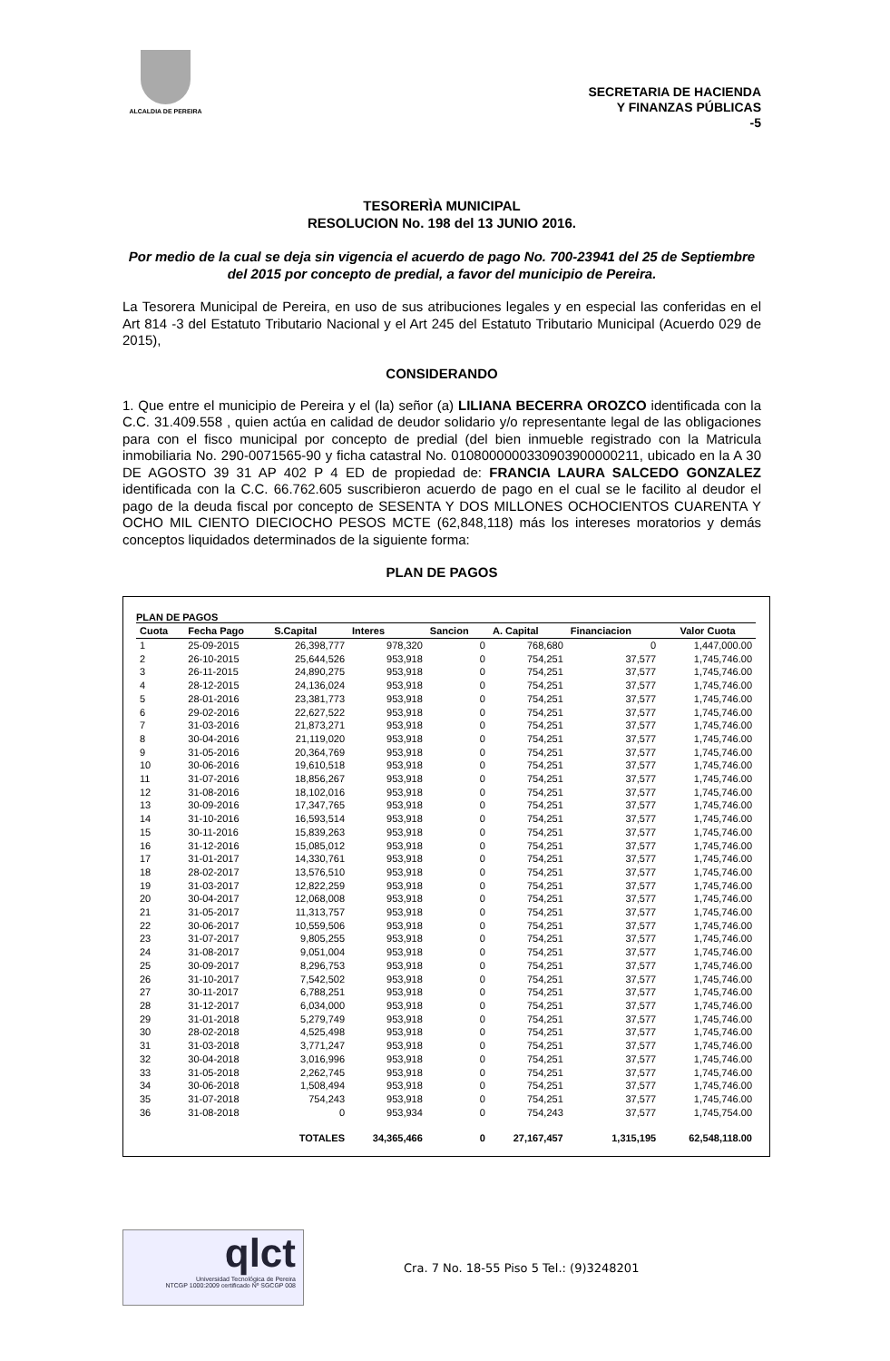ALCALDIA DE PEREIRA
SECRETARIA DE HACIENDA
Y FINANZAS PÚBLICAS
-5
TESORERÌA MUNICIPAL
RESOLUCION No. 198 del 13 JUNIO 2016.
Por medio de la cual se deja sin vigencia el acuerdo de pago No. 700-23941 del 25 de Septiembre del 2015 por concepto de predial, a favor del municipio de Pereira.
La Tesorera Municipal de Pereira, en uso de sus atribuciones legales y en especial las conferidas en el Art 814 -3 del Estatuto Tributario Nacional y el Art 245 del Estatuto Tributario Municipal (Acuerdo 029 de 2015),
CONSIDERANDO
1. Que entre el municipio de Pereira y el (la) señor (a) LILIANA BECERRA OROZCO identificada con la C.C. 31.409.558 , quien actúa en calidad de deudor solidario y/o representante legal de las obligaciones para con el fisco municipal por concepto de predial (del bien inmueble registrado con la Matricula inmobiliaria No. 290-0071565-90 y ficha catastral No. 010800000033090390000021​1, ubicado en la A 30 DE AGOSTO 39 31 AP 402 P 4 ED de propiedad de: FRANCIA LAURA SALCEDO GONZALEZ identificada con la C.C. 66.762.605 suscribieron acuerdo de pago en el cual se le facilito al deudor el pago de la deuda fiscal por concepto de SESENTA Y DOS MILLONES OCHOCIENTOS CUARENTA Y OCHO MIL CIENTO DIECIOCHO PESOS MCTE (62,848,118) más los intereses moratorios y demás conceptos liquidados determinados de la siguiente forma:
PLAN DE PAGOS
PLAN DE PAGOS
| Cuota | Fecha Pago | S.Capital | Interes | Sancion | A. Capital | Financiacion | Valor Cuota |
| --- | --- | --- | --- | --- | --- | --- | --- |
| 1 | 25-09-2015 | 26,398,777 | 978,320 | 0 | 768,680 | 0 | 1,447,000.00 |
| 2 | 26-10-2015 | 25,644,526 | 953,918 | 0 | 754,251 | 37,577 | 1,745,746.00 |
| 3 | 26-11-2015 | 24,890,275 | 953,918 | 0 | 754,251 | 37,577 | 1,745,746.00 |
| 4 | 28-12-2015 | 24,136,024 | 953,918 | 0 | 754,251 | 37,577 | 1,745,746.00 |
| 5 | 28-01-2016 | 23,381,773 | 953,918 | 0 | 754,251 | 37,577 | 1,745,746.00 |
| 6 | 29-02-2016 | 22,627,522 | 953,918 | 0 | 754,251 | 37,577 | 1,745,746.00 |
| 7 | 31-03-2016 | 21,873,271 | 953,918 | 0 | 754,251 | 37,577 | 1,745,746.00 |
| 8 | 30-04-2016 | 21,119,020 | 953,918 | 0 | 754,251 | 37,577 | 1,745,746.00 |
| 9 | 31-05-2016 | 20,364,769 | 953,918 | 0 | 754,251 | 37,577 | 1,745,746.00 |
| 10 | 30-06-2016 | 19,610,518 | 953,918 | 0 | 754,251 | 37,577 | 1,745,746.00 |
| 11 | 31-07-2016 | 18,856,267 | 953,918 | 0 | 754,251 | 37,577 | 1,745,746.00 |
| 12 | 31-08-2016 | 18,102,016 | 953,918 | 0 | 754,251 | 37,577 | 1,745,746.00 |
| 13 | 30-09-2016 | 17,347,765 | 953,918 | 0 | 754,251 | 37,577 | 1,745,746.00 |
| 14 | 31-10-2016 | 16,593,514 | 953,918 | 0 | 754,251 | 37,577 | 1,745,746.00 |
| 15 | 30-11-2016 | 15,839,263 | 953,918 | 0 | 754,251 | 37,577 | 1,745,746.00 |
| 16 | 31-12-2016 | 15,085,012 | 953,918 | 0 | 754,251 | 37,577 | 1,745,746.00 |
| 17 | 31-01-2017 | 14,330,761 | 953,918 | 0 | 754,251 | 37,577 | 1,745,746.00 |
| 18 | 28-02-2017 | 13,576,510 | 953,918 | 0 | 754,251 | 37,577 | 1,745,746.00 |
| 19 | 31-03-2017 | 12,822,259 | 953,918 | 0 | 754,251 | 37,577 | 1,745,746.00 |
| 20 | 30-04-2017 | 12,068,008 | 953,918 | 0 | 754,251 | 37,577 | 1,745,746.00 |
| 21 | 31-05-2017 | 11,313,757 | 953,918 | 0 | 754,251 | 37,577 | 1,745,746.00 |
| 22 | 30-06-2017 | 10,559,506 | 953,918 | 0 | 754,251 | 37,577 | 1,745,746.00 |
| 23 | 31-07-2017 | 9,805,255 | 953,918 | 0 | 754,251 | 37,577 | 1,745,746.00 |
| 24 | 31-08-2017 | 9,051,004 | 953,918 | 0 | 754,251 | 37,577 | 1,745,746.00 |
| 25 | 30-09-2017 | 8,296,753 | 953,918 | 0 | 754,251 | 37,577 | 1,745,746.00 |
| 26 | 31-10-2017 | 7,542,502 | 953,918 | 0 | 754,251 | 37,577 | 1,745,746.00 |
| 27 | 30-11-2017 | 6,788,251 | 953,918 | 0 | 754,251 | 37,577 | 1,745,746.00 |
| 28 | 31-12-2017 | 6,034,000 | 953,918 | 0 | 754,251 | 37,577 | 1,745,746.00 |
| 29 | 31-01-2018 | 5,279,749 | 953,918 | 0 | 754,251 | 37,577 | 1,745,746.00 |
| 30 | 28-02-2018 | 4,525,498 | 953,918 | 0 | 754,251 | 37,577 | 1,745,746.00 |
| 31 | 31-03-2018 | 3,771,247 | 953,918 | 0 | 754,251 | 37,577 | 1,745,746.00 |
| 32 | 30-04-2018 | 3,016,996 | 953,918 | 0 | 754,251 | 37,577 | 1,745,746.00 |
| 33 | 31-05-2018 | 2,262,745 | 953,918 | 0 | 754,251 | 37,577 | 1,745,746.00 |
| 34 | 30-06-2018 | 1,508,494 | 953,918 | 0 | 754,251 | 37,577 | 1,745,746.00 |
| 35 | 31-07-2018 | 754,243 | 953,918 | 0 | 754,251 | 37,577 | 1,745,746.00 |
| 36 | 31-08-2018 | 0 | 953,934 | 0 | 754,243 | 37,577 | 1,745,754.00 |
| | | TOTALES | 34,365,466 | 0 | 27,167,457 | 1,315,195 | 62,548,118.00 |
qlct
Universidad Tecnológica de Pereira
NTCGP 1000:2009 certificado Nº SGCGP 008
Cra. 7 No. 18-55 Piso 5 Tel.: (9)3248201